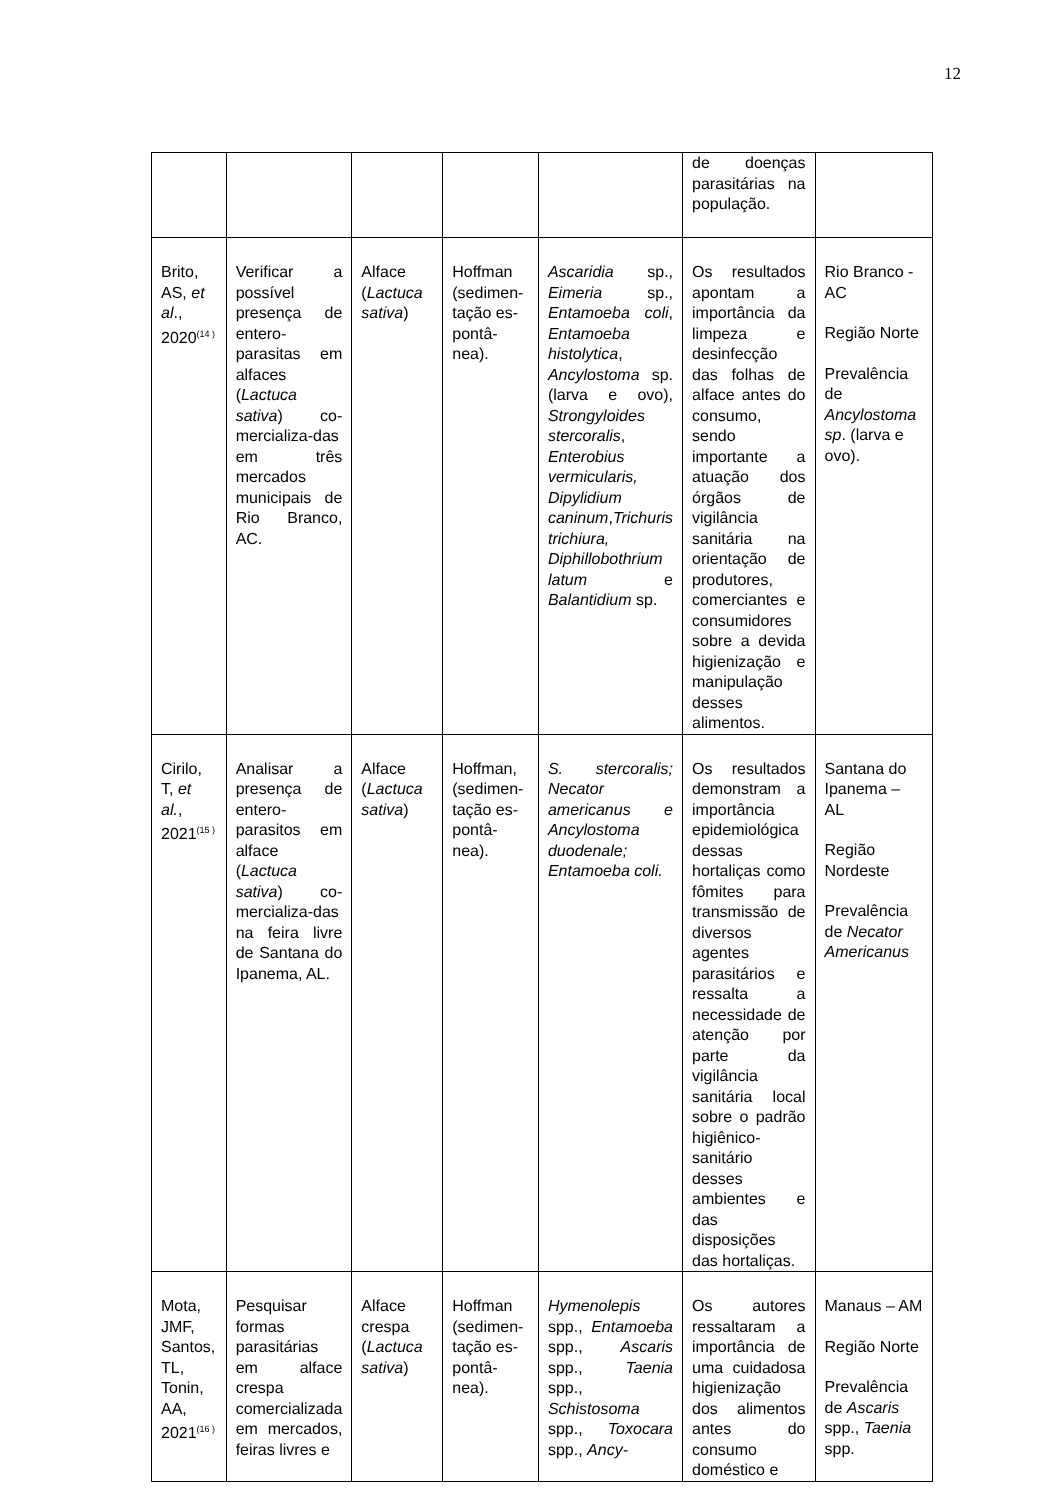12
| | | | | | de doenças parasitárias na população. | |
| Brito, AS, et al ., 2020<sup>(14 )</sup> | Verificar a possível presença de entero-parasitas em alfaces ( Lactuca sativa ) co-mercializa-das em três mercados municipais de Rio Branco, AC. | Alface ( Lactuca sativa ) | Hoffman (sedimen-tação es-pontâ-nea). | Ascaridia sp., Eimeria sp., Entamoeba coli , Entamoeba histolytica , Ancylostoma sp. (larva e ovo), Strongyloides stercoralis , Enterobius vermicularis, Dipylidium caninum , Trichuris trichiura, Diphillobothrium latum e Balantidium sp. | Os resultados apontam a importância da limpeza e desinfecção das folhas de alface antes do consumo, sendo importante a atuação dos órgãos de vigilância sanitária na orientação de produtores, comerciantes e consumidores sobre a devida higienização e manipulação desses alimentos. | Rio Branco - AC Região Norte Prevalência de Ancylostoma sp . (larva e ovo). |
| Cirilo, T, et al. , 2021<sup>(15 )</sup> | Analisar a presença de entero-parasitos em alface ( Lactuca sativa ) co-mercializa-das na feira livre de Santana do Ipanema, AL. | Alface ( Lactuca sativa ) | Hoffman, (sedimen-tação es-pontâ-nea). | S. stercoralis; Necator americanus e Ancylostoma duodenale; Entamoeba coli. | Os resultados demonstram a importância epidemiológica dessas hortaliças como fômites para transmissão de diversos agentes parasitários e ressalta a necessidade de atenção por parte da vigilância sanitária local sobre o padrão higiênico-sanitário desses ambientes e das disposições das hortaliças. | Santana do Ipanema – AL Região Nordeste Prevalência de Necator Americanus |
| Mota, JMF, Santos, TL, Tonin, AA, 2021<sup>(16 )</sup> | Pesquisar formas parasitárias em alface crespa comercializada em mercados, feiras livres e | Alface crespa ( Lactuca sativa ) | Hoffman (sedimen-tação es-pontâ-nea). | Hymenolepis spp., Entamoeba spp., Ascaris spp., Taenia spp., Schistosoma spp., Toxocara spp., Ancy- | Os autores ressaltaram a importância de uma cuidadosa higienização dos alimentos antes do consumo doméstico e | Manaus – AM Região Norte Prevalência de Ascaris spp., Taenia spp. |